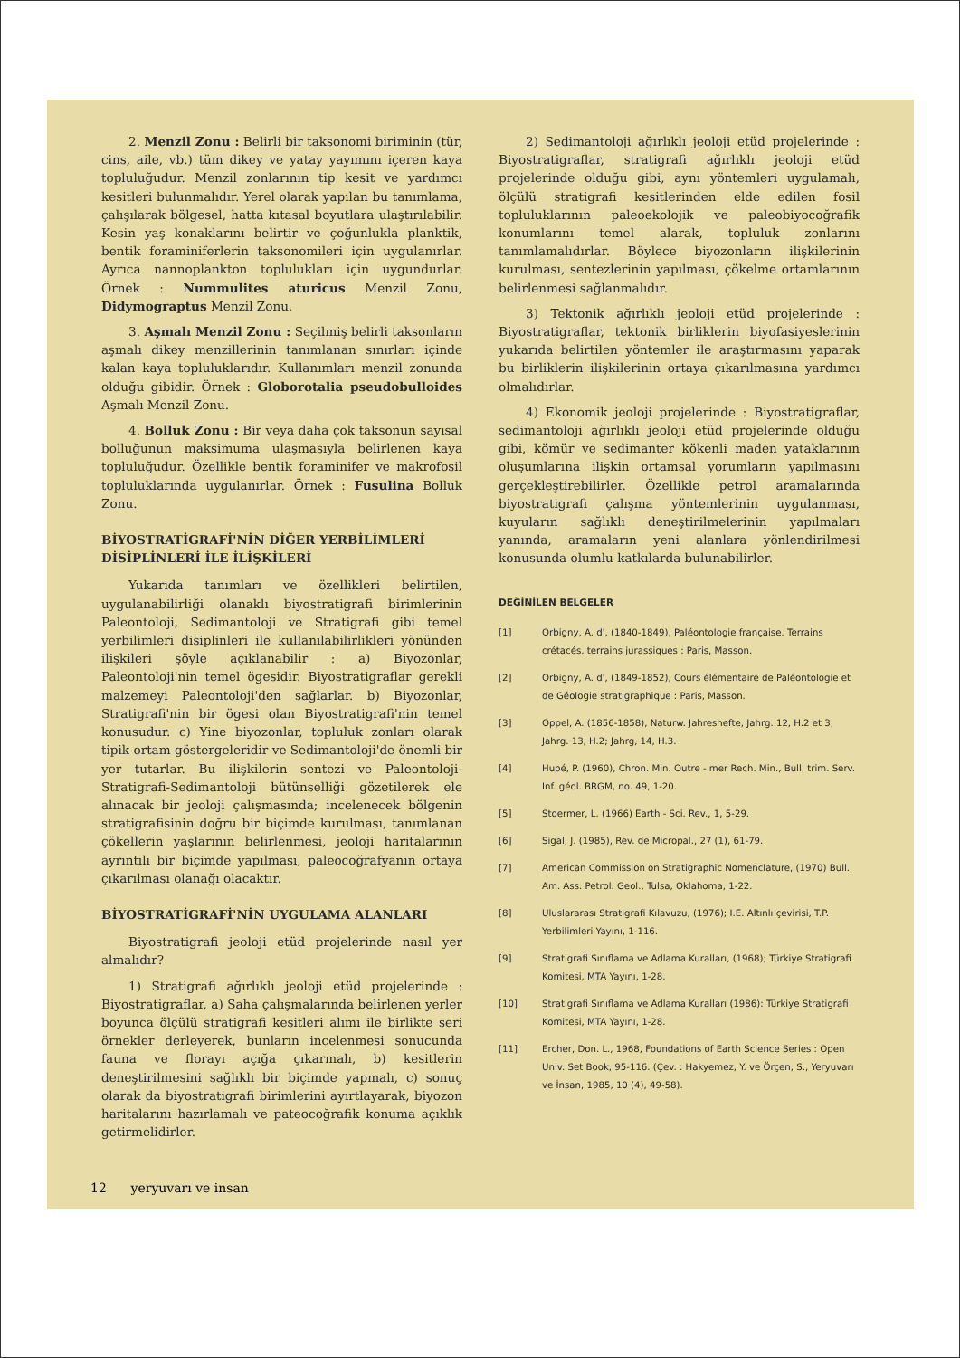2. Menzil Zonu : Belirli bir taksonomi biriminin (tür, cins, aile, vb.) tüm dikey ve yatay yayımını içeren kaya topluluğudur. Menzil zonlarının tip kesit ve yardımcı kesitleri bulunmalıdır. Yerel olarak yapılan bu tanımlama, çalışılarak bölgesel, hatta kıtasal boyutlara ulaştırılabilir. Kesin yaş konaklarını belirtir ve çoğunlukla planktik, bentik foraminiferlerin taksonomileri için uygulanırlar. Ayrıca nannoplankton toplulukları için uygundurlar. Örnek : Nummulites aturicus Menzil Zonu, Didymograptus Menzil Zonu.
3. Aşmalı Menzil Zonu : Seçilmiş belirli taksonların aşmalı dikey menzillerinin tanımlanan sınırları içinde kalan kaya topluluklarıdır. Kullanımları menzil zonunda olduğu gibidir. Örnek : Globorotalia pseudobulloides Aşmalı Menzil Zonu.
4. Bolluk Zonu : Bir veya daha çok taksonun sayısal bolluğunun maksimuma ulaşmasıyla belirlenen kaya topluluğudur. Özellikle bentik foraminifer ve makrofosil topluluklarında uygulanırlar. Örnek : Fusulina Bolluk Zonu.
BİYOSTRATİGRAFİ'NİN DİĞER YERBİLİMLERİ DİSİPLİNLERİ İLE İLİŞKİLERİ
Yukarıda tanımları ve özellikleri belirtilen, uygulanabilirliği olanaklı biyostratigrafi birimlerinin Paleontoloji, Sedimantoloji ve Stratigrafi gibi temel yerbilimleri disiplinleri ile kullanılabilirlikleri yönünden ilişkileri şöyle açıklanabilir : a) Biyozonlar, Paleontoloji'nin temel ögesidir. Biyostratigraflar gerekli malzemeyi Paleontoloji'den sağlarlar. b) Biyozonlar, Stratigrafi'nin bir ögesi olan Biyostratigrafi'nin temel konusudur. c) Yine biyozonlar, topluluk zonları olarak tipik ortam göstergeleridir ve Sedimantoloji'de önemli bir yer tutarlar. Bu ilişkilerin sentezi ve Paleontoloji-Stratigrafi-Sedimantoloji bütünselliği gözetilerek ele alınacak bir jeoloji çalışmasında; incelenecek bölgenin stratigrafisinin doğru bir biçimde kurulması, tanımlanan çökellerin yaşlarının belirlenmesi, jeoloji haritalarının ayrıntılı bir biçimde yapılması, paleocoğrafyanın ortaya çıkarılması olanağı olacaktır.
BİYOSTRATİGRAFİ'NİN UYGULAMA ALANLARI
Biyostratigrafi jeoloji etüd projelerinde nasıl yer almalıdır?
1) Stratigrafi ağırlıklı jeoloji etüd projelerinde : Biyostratigraflar, a) Saha çalışmalarında belirlenen yerler boyunca ölçülü stratigrafi kesitleri alımı ile birlikte seri örnekler derleyerek, bunların incelenmesi sonucunda fauna ve florayı açığa çıkarmalı, b) kesitlerin deneştirilmesini sağlıklı bir biçimde yapmalı, c) sonuç olarak da biyostratigrafi birimlerini ayırtlayarak, biyozon haritalarını hazırlamalı ve pateocoğrafik konuma açıklık getirmelidirler.
2) Sedimantoloji ağırlıklı jeoloji etüd projelerinde : Biyostratigraflar, stratigrafi ağırlıklı jeoloji etüd projelerinde olduğu gibi, aynı yöntemleri uygulamalı, ölçülü stratigrafi kesitlerinden elde edilen fosil topluluklarının paleoekolojik ve paleobiyocoğrafik konumlarını temel alarak, topluluk zonlarını tanımlamalıdırlar. Böylece biyozonların ilişkilerinin kurulması, sentezlerinin yapılması, çökelme ortamlarının belirlenmesi sağlanmalıdır.
3) Tektonik ağırlıklı jeoloji etüd projelerinde : Biyostratigraflar, tektonik birliklerin biyofasiyeslerinin yukarıda belirtilen yöntemler ile araştırmasını yaparak bu birliklerin ilişkilerinin ortaya çıkarılmasına yardımcı olmalıdırlar.
4) Ekonomik jeoloji projelerinde : Biyostratigraflar, sedimantoloji ağırlıklı jeoloji etüd projelerinde olduğu gibi, kömür ve sedimanter kökenli maden yataklarının oluşumlarına ilişkin ortamsal yorumların yapılmasını gerçekleştirebilirler. Özellikle petrol aramalarında biyostratigrafi çalışma yöntemlerinin uygulanması, kuyuların sağlıklı deneştirilmelerinin yapılmaları yanında, aramaların yeni alanlara yönlendirilmesi konusunda olumlu katkılarda bulunabilirler.
DEĞİNİLEN BELGELER
[1] Orbigny, A. d', (1840-1849), Paléontologie française. Terrains crétacés. terrains jurassiques : Paris, Masson.
[2] Orbigny, A. d', (1849-1852), Cours élémentaire de Paléontologie et de Géologie stratigraphique : Paris, Masson.
[3] Oppel, A. (1856-1858), Naturw. Jahreshefte, Jahrg. 12, H.2 et 3; Jahrg. 13, H.2; Jahrg, 14, H.3.
[4] Hupé, P. (1960), Chron. Min. Outre - mer Rech. Min., Bull. trim. Serv. Inf. géol. BRGM, no. 49, 1-20.
[5] Stoermer, L. (1966) Earth - Sci. Rev., 1, 5-29.
[6] Sigal, J. (1985), Rev. de Micropal., 27 (1), 61-79.
[7] American Commission on Stratigraphic Nomenclature, (1970) Bull. Am. Ass. Petrol. Geol., Tulsa, Oklahoma, 1-22.
[8] Uluslararası Stratigrafi Kılavuzu, (1976); I.E. Altınlı çevirisi, T.P. Yerbilimleri Yayını, 1-116.
[9] Stratigrafi Sınıflama ve Adlama Kuralları, (1968); Türkiye Stratigrafi Komitesi, MTA Yayını, 1-28.
[10] Stratigrafi Sınıflama ve Adlama Kuralları (1986): Türkiye Stratigrafi Komitesi, MTA Yayını, 1-28.
[11] Ercher, Don. L., 1968, Foundations of Earth Science Series : Open Univ. Set Book, 95-116. (Çev. : Hakyemez, Y. ve Örçen, S., Yeryuvarı ve İnsan, 1985, 10 (4), 49-58).
12 yeryuvarı ve insan